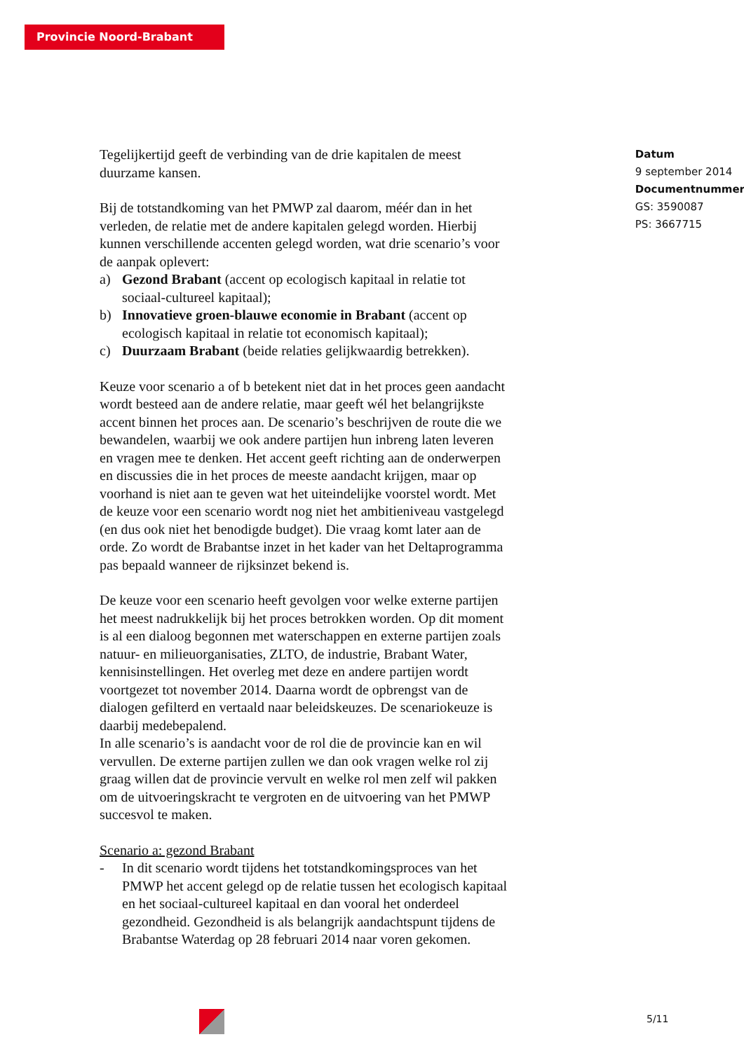Provincie Noord-Brabant
Tegelijkertijd geeft de verbinding van de drie kapitalen de meest duurzame kansen.
Bij de totstandkoming van het PMWP zal daarom, méér dan in het verleden, de relatie met de andere kapitalen gelegd worden. Hierbij kunnen verschillende accenten gelegd worden, wat drie scenario’s voor de aanpak oplevert:
a) Gezond Brabant (accent op ecologisch kapitaal in relatie tot sociaal-cultureel kapitaal);
b) Innovatieve groen-blauwe economie in Brabant (accent op ecologisch kapitaal in relatie tot economisch kapitaal);
c) Duurzaam Brabant (beide relaties gelijkwaardig betrekken).
Keuze voor scenario a of b betekent niet dat in het proces geen aandacht wordt besteed aan de andere relatie, maar geeft wél het belangrijkste accent binnen het proces aan. De scenario’s beschrijven de route die we bewandelen, waarbij we ook andere partijen hun inbreng laten leveren en vragen mee te denken. Het accent geeft richting aan de onderwerpen en discussies die in het proces de meeste aandacht krijgen, maar op voorhand is niet aan te geven wat het uiteindelijke voorstel wordt. Met de keuze voor een scenario wordt nog niet het ambitieniveau vastgelegd (en dus ook niet het benodigde budget). Die vraag komt later aan de orde. Zo wordt de Brabantse inzet in het kader van het Deltaprogramma pas bepaald wanneer de rijksinzet bekend is.
De keuze voor een scenario heeft gevolgen voor welke externe partijen het meest nadrukkelijk bij het proces betrokken worden. Op dit moment is al een dialoog begonnen met waterschappen en externe partijen zoals natuur- en milieuorganisaties, ZLTO, de industrie, Brabant Water, kennisinstellingen. Het overleg met deze en andere partijen wordt voortgezet tot november 2014. Daarna wordt de opbrengst van de dialogen gefilterd en vertaald naar beleidskeuzes. De scenariokeuze is daarbij medebepalend.
In alle scenario’s is aandacht voor de rol die de provincie kan en wil vervullen. De externe partijen zullen we dan ook vragen welke rol zij graag willen dat de provincie vervult en welke rol men zelf wil pakken om de uitvoeringskracht te vergroten en de uitvoering van het PMWP succesvol te maken.
Scenario a: gezond Brabant
- In dit scenario wordt tijdens het totstandkomingsproces van het PMWP het accent gelegd op de relatie tussen het ecologisch kapitaal en het sociaal-cultureel kapitaal en dan vooral het onderdeel gezondheid. Gezondheid is als belangrijk aandachtspunt tijdens de Brabantse Waterdag op 28 februari 2014 naar voren gekomen.
Datum
9 september 2014
Documentnummer
GS: 3590087
PS: 3667715
5/11